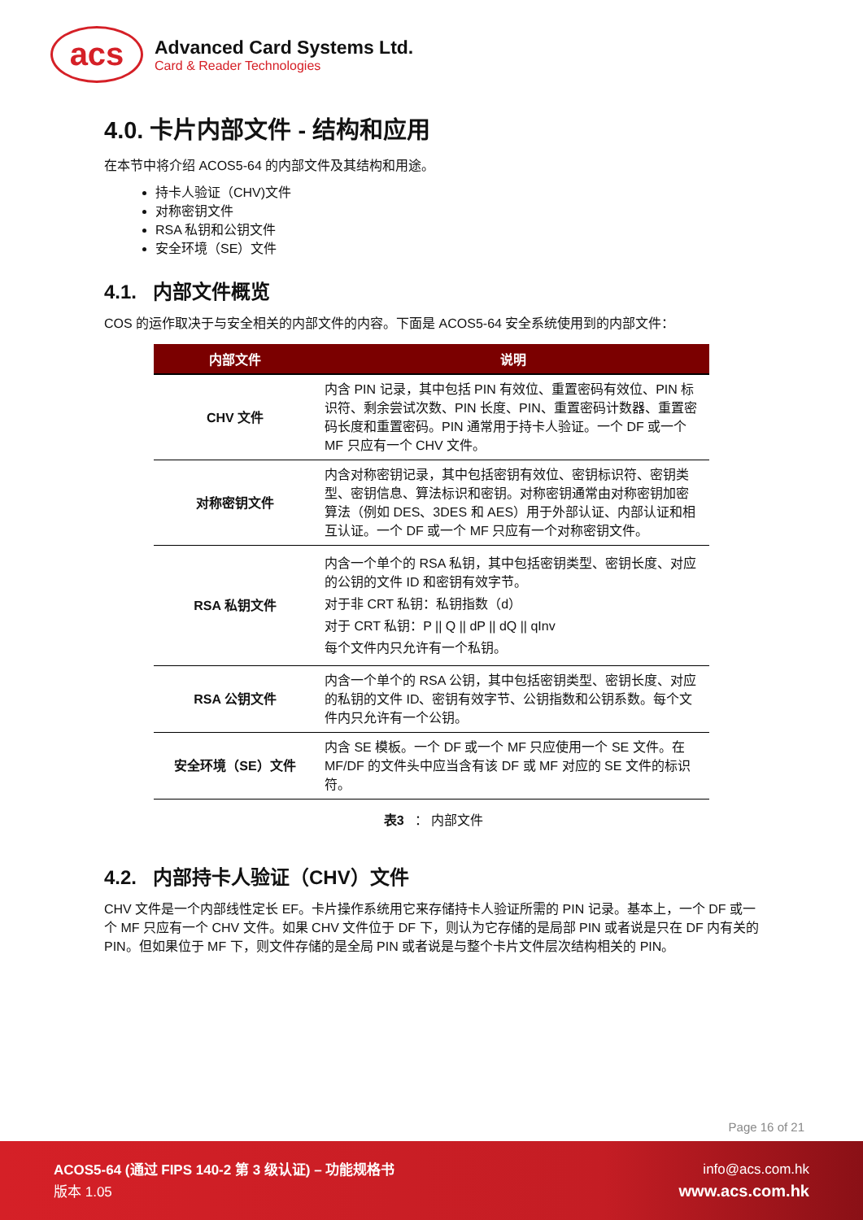acs
Advanced Card Systems Ltd.
Card & Reader Technologies
4.0. 卡片内部文件 - 结构和应用
在本节中将介绍 ACOS5-64 的内部文件及其结构和用途。
持卡人验证（CHV)文件
对称密钥文件
RSA 私钥和公钥文件
安全环境（SE）文件
4.1. 内部文件概览
COS 的运作取决于与安全相关的内部文件的内容。下面是 ACOS5-64 安全系统使用到的内部文件：
| 内部文件 | 说明 |
| --- | --- |
| CHV 文件 | 内含 PIN 记录，其中包括 PIN 有效位、重置密码有效位、PIN 标识符、剩余尝试次数、PIN 长度、PIN、重置密码计数器、重置密码长度和重置密码。PIN 通常用于持卡人验证。一个 DF 或一个 MF 只应有一个 CHV 文件。 |
| 对称密钥文件 | 内含对称密钥记录，其中包括密钥有效位、密钥标识符、密钥类型、密钥信息、算法标识和密钥。对称密钥通常由对称密钥加密算法（例如 DES、3DES 和 AES）用于外部认证、内部认证和相互认证。一个 DF 或一个 MF 只应有一个对称密钥文件。 |
| RSA 私钥文件 | 内含一个单个的 RSA 私钥，其中包括密钥类型、密钥长度、对应的公钥的文件 ID 和密钥有效字节。 对于非 CRT 私钥：私钥指数（d） 对于 CRT 私钥：P // Q // dP // dQ // qInv 每个文件内只允许有一个私钥。 |
| RSA 公钥文件 | 内含一个单个的 RSA 公钥，其中包括密钥类型、密钥长度、对应的私钥的文件 ID、密钥有效字节、公钥指数和公钥系数。每个文件内只允许有一个公钥。 |
| 安全环境（SE）文件 | 内含 SE 模板。一个 DF 或一个 MF 只应使用一个 SE 文件。在 MF/DF 的文件头中应当含有该 DF 或 MF 对应的 SE 文件的标识符。 |
表3 ： 内部文件
4.2. 内部持卡人验证（CHV）文件
CHV 文件是一个内部线性定长 EF。卡片操作系统用它来存储持卡人验证所需的 PIN 记录。基本上，一个 DF 或一个 MF 只应有一个 CHV 文件。如果 CHV 文件位于 DF 下，则认为它存储的是局部 PIN 或者说是只在 DF 内有关的 PIN。但如果位于 MF 下，则文件存储的是全局 PIN 或者说是与整个卡片文件层次结构相关的 PIN。
Page 16 of 21
ACOS5-64 (通过 FIPS 140-2 第 3 级认证) – 功能规格书
版本 1.05
info@acs.com.hk
www.acs.com.hk